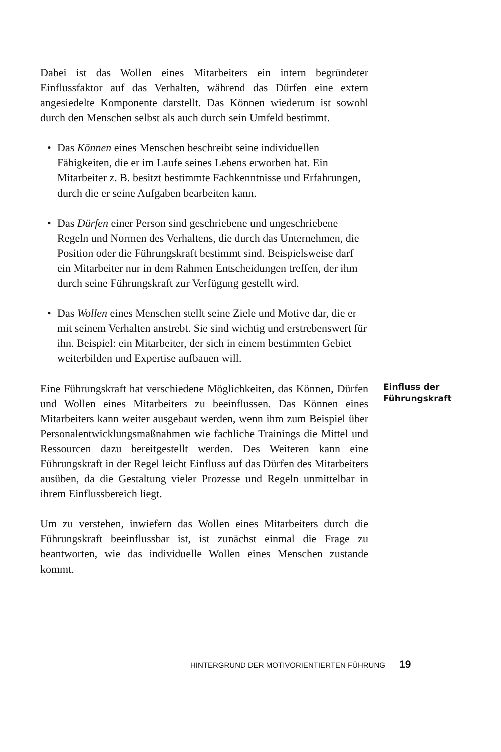Dabei ist das Wollen eines Mitarbeiters ein intern begründeter Einflussfaktor auf das Verhalten, während das Dürfen eine extern angesiedelte Komponente darstellt. Das Können wiederum ist sowohl durch den Menschen selbst als auch durch sein Umfeld bestimmt.
• Das Können eines Menschen beschreibt seine individuellen Fähigkeiten, die er im Laufe seines Lebens erworben hat. Ein Mitarbeiter z. B. besitzt bestimmte Fachkenntnisse und Erfahrungen, durch die er seine Aufgaben bearbeiten kann.
• Das Dürfen einer Person sind geschriebene und ungeschriebene Regeln und Normen des Verhaltens, die durch das Unternehmen, die Position oder die Führungskraft bestimmt sind. Beispielsweise darf ein Mitarbeiter nur in dem Rahmen Entscheidungen treffen, der ihm durch seine Führungskraft zur Verfügung gestellt wird.
• Das Wollen eines Menschen stellt seine Ziele und Motive dar, die er mit seinem Verhalten anstrebt. Sie sind wichtig und erstrebenswert für ihn. Beispiel: ein Mitarbeiter, der sich in einem bestimmten Gebiet weiterbilden und Expertise aufbauen will.
Eine Führungskraft hat verschiedene Möglichkeiten, das Können, Dürfen und Wollen eines Mitarbeiters zu beeinflussen. Das Können eines Mitarbeiters kann weiter ausgebaut werden, wenn ihm zum Beispiel über Personalentwicklungsmaßnahmen wie fachliche Trainings die Mittel und Ressourcen dazu bereitgestellt werden. Des Weiteren kann eine Führungskraft in der Regel leicht Einfluss auf das Dürfen des Mitarbeiters ausüben, da die Gestaltung vieler Prozesse und Regeln unmittelbar in ihrem Einflussbereich liegt.
Einfluss der Führungskraft
Um zu verstehen, inwiefern das Wollen eines Mitarbeiters durch die Führungskraft beeinflussbar ist, ist zunächst einmal die Frage zu beantworten, wie das individuelle Wollen eines Menschen zustande kommt.
HINTERGRUND DER MOTIVORIENTIERTEN FÜHRUNG 19